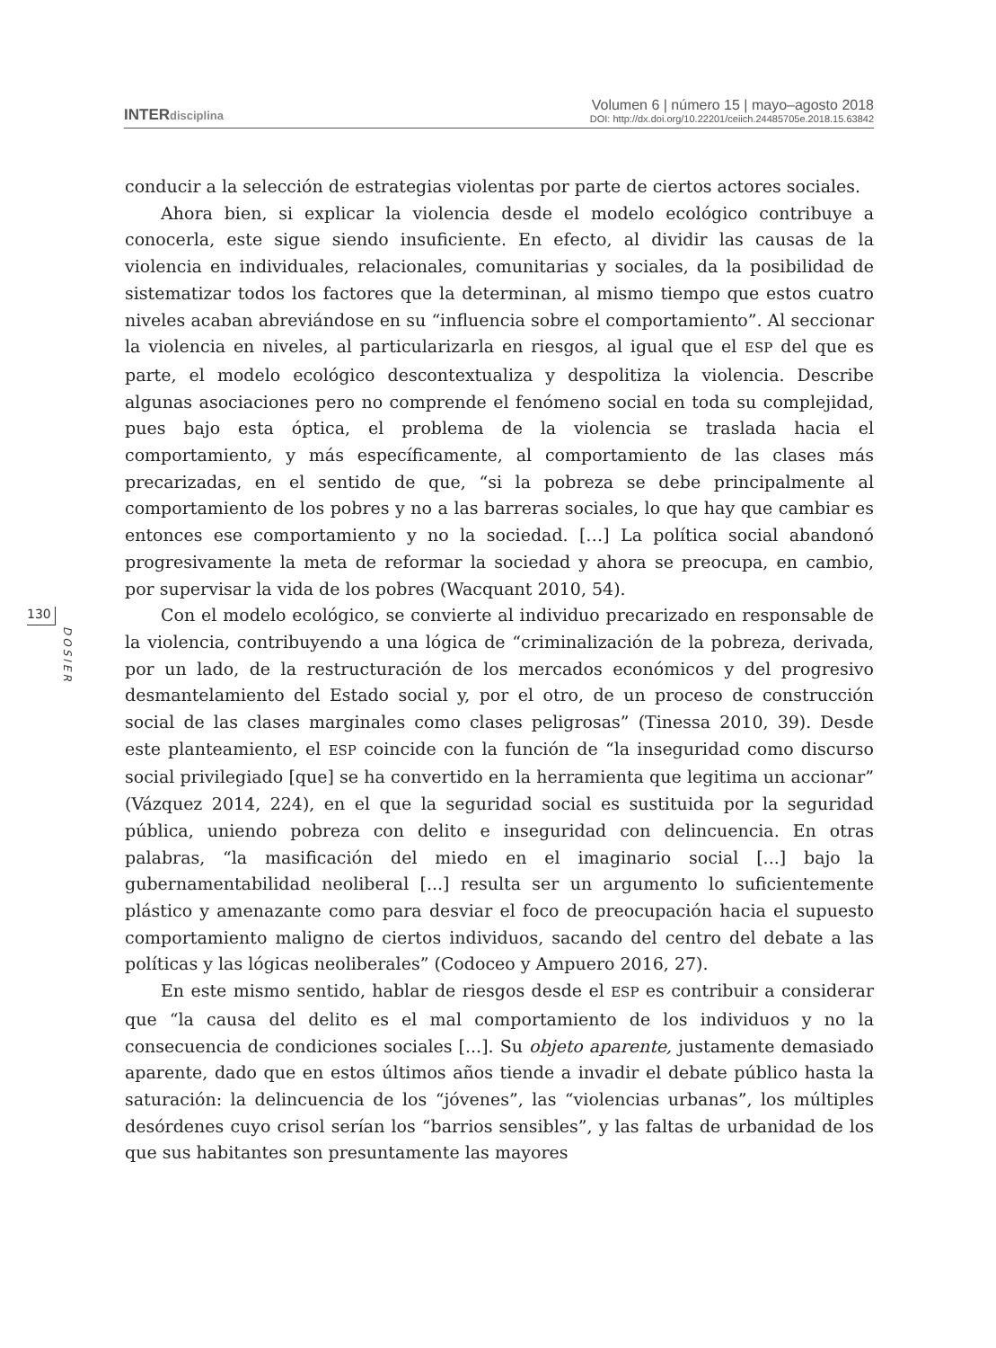INTERdisciplina
Volumen 6 | número 15 | mayo–agosto 2018
DOI: http://dx.doi.org/10.22201/ceiich.24485705e.2018.15.63842
130
DOSIER
conducir a la selección de estrategias violentas por parte de ciertos actores sociales.
Ahora bien, si explicar la violencia desde el modelo ecológico contribuye a conocerla, este sigue siendo insuficiente. En efecto, al dividir las causas de la violencia en individuales, relacionales, comunitarias y sociales, da la posibilidad de sistematizar todos los factores que la determinan, al mismo tiempo que estos cuatro niveles acaban abreviándose en su “influencia sobre el comportamiento”. Al seccionar la violencia en niveles, al particularizarla en riesgos, al igual que el ESP del que es parte, el modelo ecológico descontextualiza y despolitiza la violencia. Describe algunas asociaciones pero no comprende el fenómeno social en toda su complejidad, pues bajo esta óptica, el problema de la violencia se traslada hacia el comportamiento, y más específicamente, al comportamiento de las clases más precarizadas, en el sentido de que, “si la pobreza se debe principalmente al comportamiento de los pobres y no a las barreras sociales, lo que hay que cambiar es entonces ese comportamiento y no la sociedad. […] La política social abandonó progresivamente la meta de reformar la sociedad y ahora se preocupa, en cambio, por supervisar la vida de los pobres (Wacquant 2010, 54).
Con el modelo ecológico, se convierte al individuo precarizado en responsable de la violencia, contribuyendo a una lógica de “criminalización de la pobreza, derivada, por un lado, de la restructuración de los mercados económicos y del progresivo desmantelamiento del Estado social y, por el otro, de un proceso de construcción social de las clases marginales como clases peligrosas” (Tinessa 2010, 39). Desde este planteamiento, el ESP coincide con la función de “la inseguridad como discurso social privilegiado [que] se ha convertido en la herramienta que legitima un accionar” (Vázquez 2014, 224), en el que la seguridad social es sustituida por la seguridad pública, uniendo pobreza con delito e inseguridad con delincuencia. En otras palabras, “la masificación del miedo en el imaginario social [...] bajo la gubernamentabilidad neoliberal [...] resulta ser un argumento lo suficientemente plástico y amenazante como para desviar el foco de preocupación hacia el supuesto comportamiento maligno de ciertos individuos, sacando del centro del debate a las políticas y las lógicas neoliberales” (Codoceo y Ampuero 2016, 27).
En este mismo sentido, hablar de riesgos desde el ESP es contribuir a considerar que “la causa del delito es el mal comportamiento de los individuos y no la consecuencia de condiciones sociales [...]. Su objeto aparente, justamente demasiado aparente, dado que en estos últimos años tiende a invadir el debate público hasta la saturación: la delincuencia de los “jóvenes”, las “violencias urbanas”, los múltiples desórdenes cuyo crisol serían los “barrios sensibles”, y las faltas de urbanidad de los que sus habitantes son presuntamente las mayores